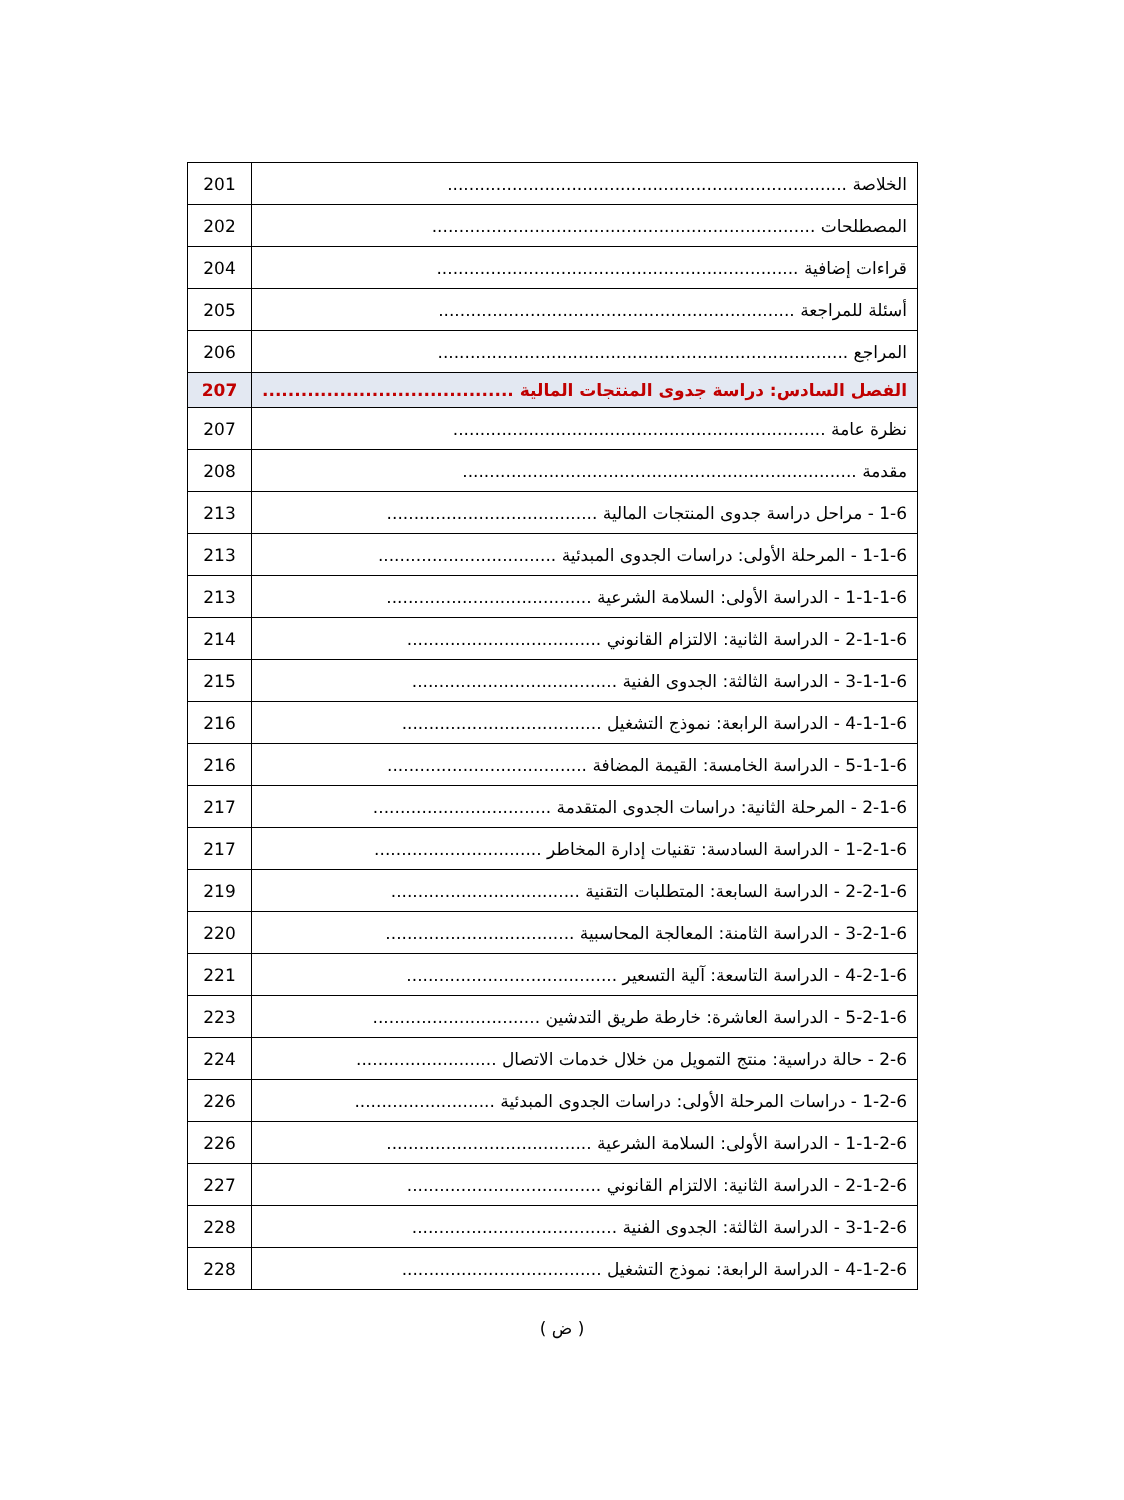| الخلاصة .......................................................................... | 201 |
| المصطلحات ....................................................................... | 202 |
| قراءات إضافية ................................................................... | 204 |
| أسئلة للمراجعة .................................................................. | 205 |
| المراجع ............................................................................ | 206 |
| الفصل السادس: دراسة جدوى المنتجات المالية ....................................... | 207 |
| نظرة عامة ..................................................................... | 207 |
| مقدمة ......................................................................... | 208 |
| 1-6 - مراحل دراسة جدوى المنتجات المالية ....................................... | 213 |
| 1-1-6 - المرحلة الأولى: دراسات الجدوى المبدئية ................................. | 213 |
| 1-1-1-6 - الدراسة الأولى: السلامة الشرعية ...................................... | 213 |
| 2-1-1-6 - الدراسة الثانية: الالتزام القانوني .................................... | 214 |
| 3-1-1-6 - الدراسة الثالثة: الجدوى الفنية ...................................... | 215 |
| 4-1-1-6 - الدراسة الرابعة: نموذج التشغيل ..................................... | 216 |
| 5-1-1-6 - الدراسة الخامسة: القيمة المضافة ..................................... | 216 |
| 2-1-6 - المرحلة الثانية: دراسات الجدوى المتقدمة ................................. | 217 |
| 1-2-1-6 - الدراسة السادسة: تقنيات إدارة المخاطر ............................... | 217 |
| 2-2-1-6 - الدراسة السابعة: المتطلبات التقنية ................................... | 219 |
| 3-2-1-6 - الدراسة الثامنة: المعالجة المحاسبية ................................... | 220 |
| 4-2-1-6 - الدراسة التاسعة: آلية التسعير ....................................... | 221 |
| 5-2-1-6 - الدراسة العاشرة: خارطة طريق التدشين ............................... | 223 |
| 2-6 - حالة دراسية: منتج التمويل من خلال خدمات الاتصال .......................... | 224 |
| 1-2-6 - دراسات المرحلة الأولى: دراسات الجدوى المبدئية .......................... | 226 |
| 1-1-2-6 - الدراسة الأولى: السلامة الشرعية ...................................... | 226 |
| 2-1-2-6 - الدراسة الثانية: الالتزام القانوني .................................... | 227 |
| 3-1-2-6 - الدراسة الثالثة: الجدوى الفنية ...................................... | 228 |
| 4-1-2-6 - الدراسة الرابعة: نموذج التشغيل ..................................... | 228 |
( ض )